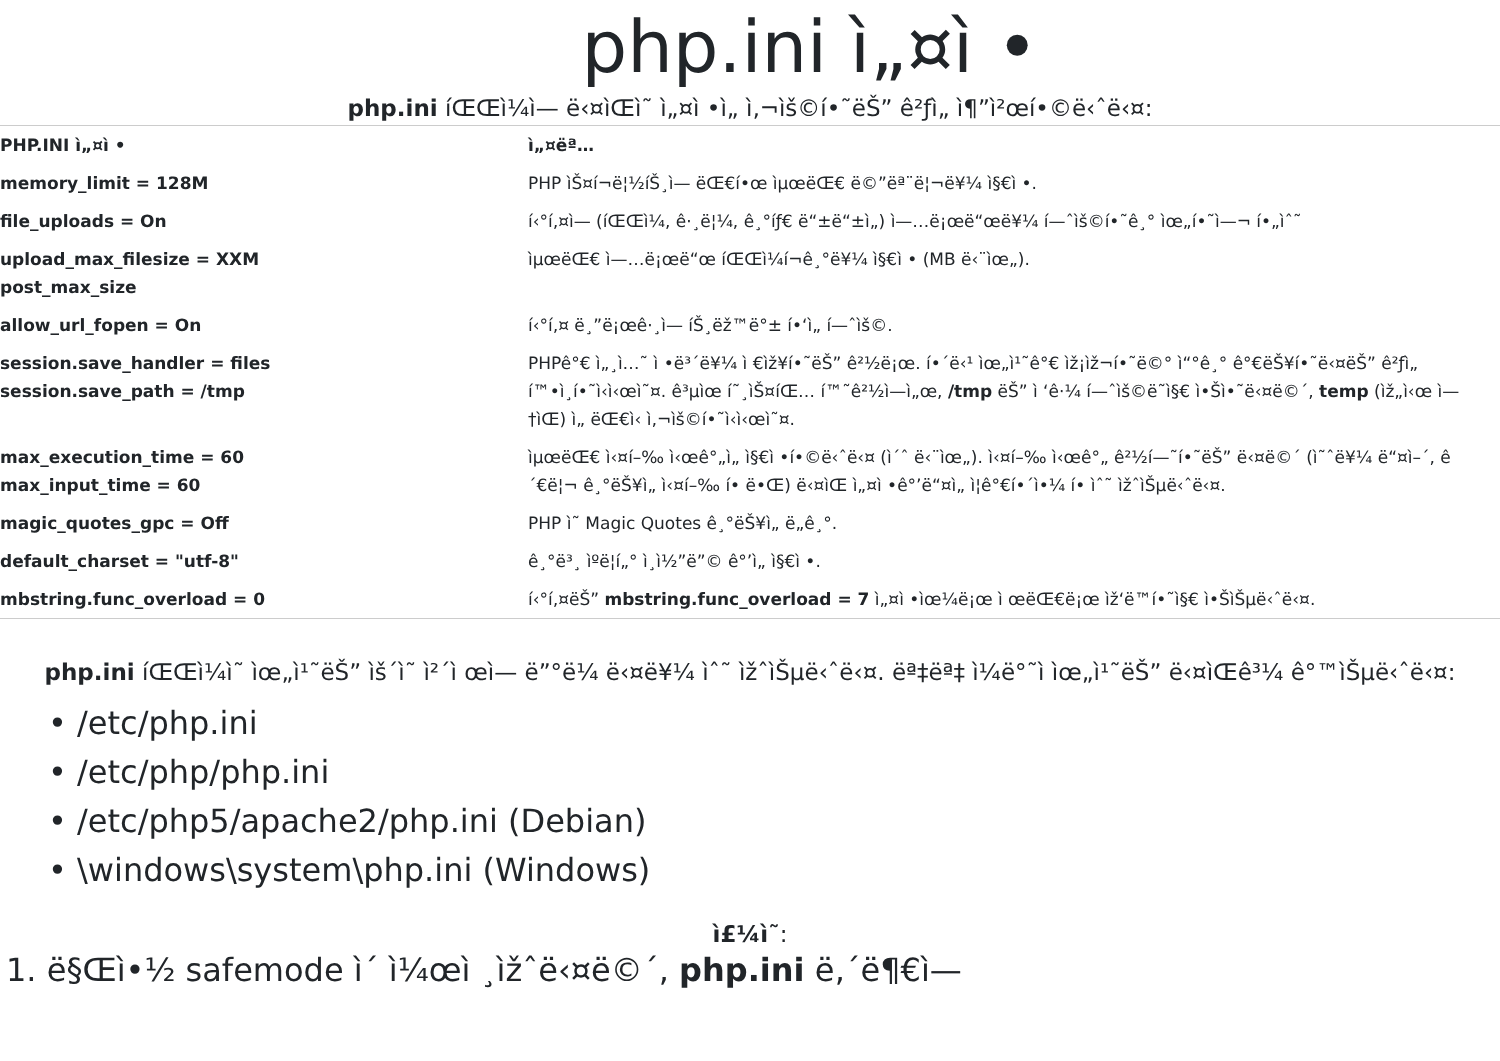php.ini ì„¤ì •
php.ini íŒŒì¼ì— ë‹¤ìŒì˜ ì„¤ì •ì„ ì‚¬ìš©í•˜ëŠ” ê²ƒì„ ì¶”ì²œí•©ë‹ˆë‹¤:
| PHP.INI ì„¤ì • | ì„¤ëª… |
| --- | --- |
| memory_limit = 128M | PHP ìŠ¤í¬ë¦½íŠ¸ì— ëŒ€í•œ ìµœëŒ€ ë©”ëª¨ë¦¬ë¥¼ ì§€ì •. |
| file_uploads = On | í‹°í‚¤ì— (íŒŒì¼, ê·¸ë¦¼, ê¸°íƒ€ ë“±ë“±ì„) ì—…ë¡œë“œë¥¼ í—ˆìš©í•˜ê¸° ìœ„í•˜ì—¬ í•„ìˆ˜ |
| upload_max_filesize = XXM post_max_size | ìµœëŒ€ ì—…ë¡œë“œ íŒŒì¼í¬ê¸°ë¥¼ ì§€ì • (MB ë‹¨ìœ„). |
| allow_url_fopen = On | í‹°í‚¤ ë¸”ë¡œê·¸ì— íŠ¸ëž™ë°± í•‘ì„ í—ˆìš©. |
| session.save_handler = files session.save_path = /tmp | PHPê°€ ì„¸ì…˜ ì •ë³´ë¥¼ ì €ìž¥í•˜ëŠ” ê²½ë¡œ. í•´ë‹¹ ìœ„ì¹˜ê°€ ìž¡ìž¬í•˜ë©° ì“°ê¸° ê°€ëŠ¥í•˜ë‹¤ëŠ” ê²ƒì„ í™•ì¸í•˜ì‹­ì‹œì˜¤. ê³µìœ í˜¸ìŠ¤íŒ… í™˜ê²½ì—ì„œ, /tmp ëŠ” ì ‘ê·¼ í—ˆìš©ë˜ì§€ ì•Šì•˜ë‹¤ë©´, temp (ìž„ì‹œ ì—†ìŒ) ì„ ëŒ€ì‹ ì‚¬ìš©í•˜ì‹­ì‹œì˜¤. |
| max_execution_time = 60 max_input_time = 60 | ìµœëŒ€ ì‹¤í–‰ ì‹œê°„ì„ ì§€ì •í•©ë‹ˆë‹¤ (ì´ˆ ë‹¨ìœ„). ì‹¤í–‰ ì‹œê°„ ê²½í—˜í•˜ëŠ” ë‹¤ë©´ (ì˜ˆë¥¼ ë“¤ì–´, ê´€ë¦¬ ê¸°ëŠ¥ì„ ì‹¤í–‰ í• ë•Œ) ë‹¤ìŒ ì„¤ì •ê°’ë“¤ì„ ì¦ê°€í•´ì•¼ í• ìˆ˜ ìžˆìŠµë‹ˆë‹¤. |
| magic_quotes_gpc = Off | PHP ì˜ Magic Quotes ê¸°ëŠ¥ì„ ë„ê¸°. |
| default_charset = "utf-8" | ê¸°ë³¸ ìºë¦­í„° ì¸ì½”ë”© ê°’ì„ ì§€ì •. |
| mbstring.func_overload = 0 | í‹°í‚¤ëŠ” mbstring.func_overload = 7 ì„¤ì •ìœ¼ë¡œ ì œëŒ€ë¡œ ìž‘ë™í•˜ì§€ ì•ŠìŠµë‹ˆë‹¤. |
php.ini íŒŒì¼ì˜ ìœ„ì¹˜ëŠ” ìš´ì˜ ì²´ì œì— ë”°ë¼ ë‹¤ë¥¼ ìˆ˜ ìžˆìŠµë‹ˆë‹¤. ëª‡ëª‡ ì¼ë°˜ì ìœ„ì¹˜ëŠ” ë‹¤ìŒê³¼ ê°™ìŠµë‹ˆë‹¤:
• /etc/php.ini
• /etc/php/php.ini
• /etc/php5/apache2/php.ini (Debian)
• \windows\system\php.ini (Windows)
ì£¼ì˜:
1. ë§Œì•½ safemode ì´ ì¼œì ¸ìžˆë‹¤ë©´, php.ini ë‚´ë¶€ì—